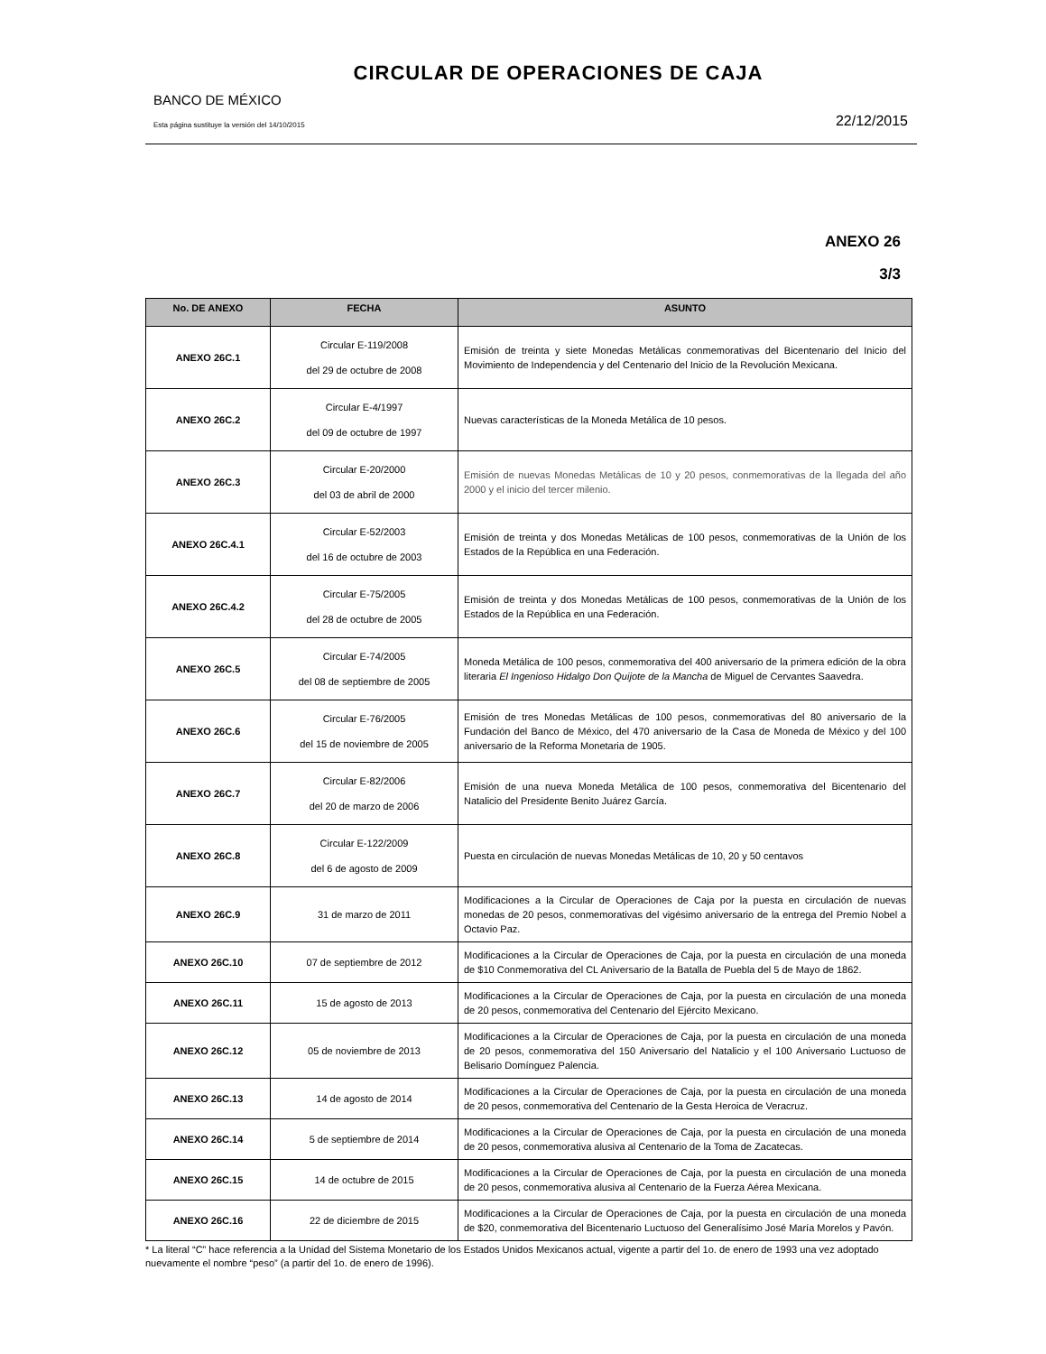CIRCULAR DE OPERACIONES DE CAJA
BANCO DE MÉXICO
Esta página sustituye la versión del 14/10/2015 22/12/2015
ANEXO 26
3/3
| No. DE ANEXO | FECHA | ASUNTO |
| --- | --- | --- |
| ANEXO 26C.1 | Circular E-119/2008 del 29 de octubre de 2008 | Emisión de treinta y siete Monedas Metálicas conmemorativas del Bicentenario del Inicio del Movimiento de Independencia y del Centenario del Inicio de la Revolución Mexicana. |
| ANEXO 26C.2 | Circular E-4/1997 del 09 de octubre de 1997 | Nuevas características de la Moneda Metálica de 10 pesos. |
| ANEXO 26C.3 | Circular E-20/2000 del 03 de abril de 2000 | Emisión de nuevas Monedas Metálicas de 10 y 20 pesos, conmemorativas de la llegada del año 2000 y el inicio del tercer milenio. |
| ANEXO 26C.4.1 | Circular E-52/2003 del 16 de octubre de 2003 | Emisión de treinta y dos Monedas Metálicas de 100 pesos, conmemorativas de la Unión de los Estados de la República en una Federación. |
| ANEXO 26C.4.2 | Circular E-75/2005 del 28 de octubre de 2005 | Emisión de treinta y dos Monedas Metálicas de 100 pesos, conmemorativas de la Unión de los Estados de la República en una Federación. |
| ANEXO 26C.5 | Circular E-74/2005 del 08 de septiembre de 2005 | Moneda Metálica de 100 pesos, conmemorativa del 400 aniversario de la primera edición de la obra literaria El Ingenioso Hidalgo Don Quijote de la Mancha de Miguel de Cervantes Saavedra. |
| ANEXO 26C.6 | Circular E-76/2005 del 15 de noviembre de 2005 | Emisión de tres Monedas Metálicas de 100 pesos, conmemorativas del 80 aniversario de la Fundación del Banco de México, del 470 aniversario de la Casa de Moneda de México y del 100 aniversario de la Reforma Monetaria de 1905. |
| ANEXO 26C.7 | Circular E-82/2006 del 20 de marzo de 2006 | Emisión de una nueva Moneda Metálica de 100 pesos, conmemorativa del Bicentenario del Natalicio del Presidente Benito Juárez García. |
| ANEXO 26C.8 | Circular E-122/2009 del 6 de agosto de 2009 | Puesta en circulación de nuevas Monedas Metálicas de 10, 20 y 50 centavos |
| ANEXO 26C.9 | 31 de marzo de 2011 | Modificaciones a la Circular de Operaciones de Caja por la puesta en circulación de nuevas monedas de 20 pesos, conmemorativas del vigésimo aniversario de la entrega del Premio Nobel a Octavio Paz. |
| ANEXO 26C.10 | 07 de septiembre de 2012 | Modificaciones a la Circular de Operaciones de Caja, por la puesta en circulación de una moneda de $10 Conmemorativa del CL Aniversario de la Batalla de Puebla del 5 de Mayo de 1862. |
| ANEXO 26C.11 | 15 de agosto de 2013 | Modificaciones a la Circular de Operaciones de Caja, por la puesta en circulación de una moneda de 20 pesos, conmemorativa del Centenario del Ejército Mexicano. |
| ANEXO 26C.12 | 05 de noviembre de 2013 | Modificaciones a la Circular de Operaciones de Caja, por la puesta en circulación de una moneda de 20 pesos, conmemorativa del 150 Aniversario del Natalicio y el 100 Aniversario Luctuoso de Belisario Domínguez Palencia. |
| ANEXO 26C.13 | 14 de agosto de 2014 | Modificaciones a la Circular de Operaciones de Caja, por la puesta en circulación de una moneda de 20 pesos, conmemorativa del Centenario de la Gesta Heroica de Veracruz. |
| ANEXO 26C.14 | 5 de septiembre de 2014 | Modificaciones a la Circular de Operaciones de Caja, por la puesta en circulación de una moneda de 20 pesos, conmemorativa alusiva al Centenario de la Toma de Zacatecas. |
| ANEXO 26C.15 | 14 de octubre de 2015 | Modificaciones a la Circular de Operaciones de Caja, por la puesta en circulación de una moneda de 20 pesos, conmemorativa alusiva al Centenario de la Fuerza Aérea Mexicana. |
| ANEXO 26C.16 | 22 de diciembre de 2015 | Modificaciones a la Circular de Operaciones de Caja, por la puesta en circulación de una moneda de $20, conmemorativa del Bicentenario Luctuoso del Generalísimo José María Morelos y Pavón. |
* La literal “C” hace referencia a la Unidad del Sistema Monetario de los Estados Unidos Mexicanos actual, vigente a partir del 1o. de enero de 1993 una vez adoptado nuevamente el nombre “peso” (a partir del 1o. de enero de 1996).